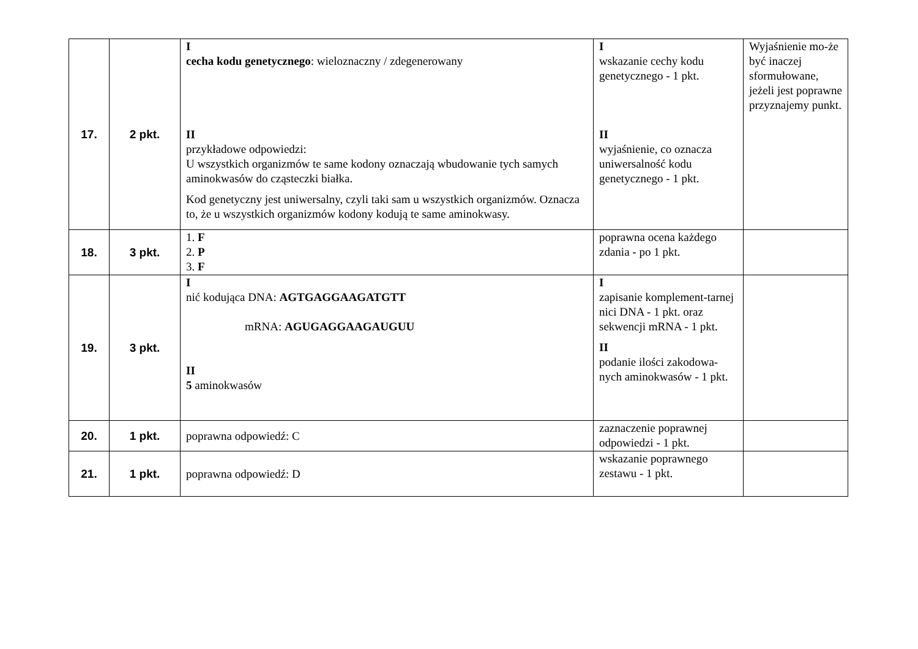| 17. | 2 pkt. | I cecha kodu genetycznego : wieloznaczny / zdegenerowany II przykładowe odpowiedzi: U wszystkich organizmów te same kodony oznaczają wbudowanie tych samych aminokwasów do cząsteczki białka. Kod genetyczny jest uniwersalny, czyli taki sam u wszystkich organizmów. Oznacza to, że u wszystkich organizmów kodony kodują te same aminokwasy. | I wskazanie cechy kodu genetycznego - 1 pkt. II wyjaśnienie, co oznacza uniwersalność kodu genetycznego - 1 pkt. | Wyjaśnienie mo-że być inaczej sformułowane, jeżeli jest poprawne przyznajemy punkt. |
| 18. | 3 pkt. | 1. F 2. P 3. F | poprawna ocena każdego zdania - po 1 pkt. | |
| 19. | 3 pkt. | I nić kodująca DNA: AGTGAGGAAGATGTT mRNA: AGUGAGGAAGAUGUU II 5 aminokwasów | I zapisanie komplement-tarnej nici DNA - 1 pkt. oraz sekwencji mRNA - 1 pkt. II podanie ilości zakodowa-nych aminokwasów - 1 pkt. | |
| 20. | 1 pkt. | poprawna odpowiedź: C | zaznaczenie poprawnej odpowiedzi - 1 pkt. | |
| 21. | 1 pkt. | poprawna odpowiedź: D | wskazanie poprawnego zestawu - 1 pkt. | |